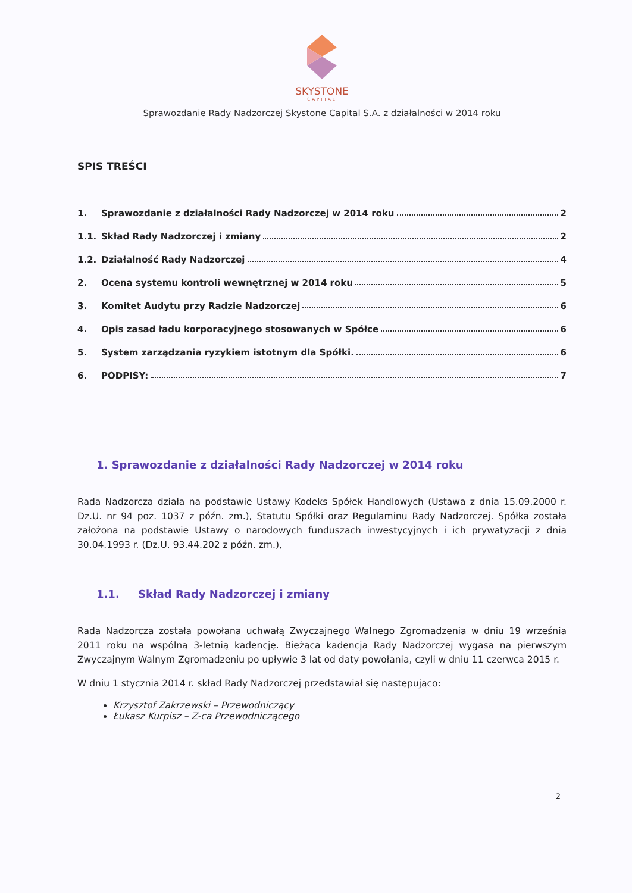SKYSTONE
CAPITAL
Sprawozdanie Rady Nadzorczej Skystone Capital S.A. z działalności w 2014 roku
SPIS TREŚCI
1. Sprawozdanie z działalności Rady Nadzorczej w 2014 roku 2
1.1. Skład Rady Nadzorczej i zmiany 2
1.2. Działalność Rady Nadzorczej 4
2. Ocena systemu kontroli wewnętrznej w 2014 roku 5
3. Komitet Audytu przy Radzie Nadzorczej 6
4. Opis zasad ładu korporacyjnego stosowanych w Spółce 6
5. System zarządzania ryzykiem istotnym dla Spółki. 6
6. PODPISY: 7
1. Sprawozdanie z działalności Rady Nadzorczej w 2014 roku
Rada Nadzorcza działa na podstawie Ustawy Kodeks Spółek Handlowych (Ustawa z dnia 15.09.2000 r. Dz.U. nr 94 poz. 1037 z późn. zm.), Statutu Spółki oraz Regulaminu Rady Nadzorczej. Spółka została założona na podstawie Ustawy o narodowych funduszach inwestycyjnych i ich prywatyzacji z dnia 30.04.1993 r. (Dz.U. 93.44.202 z późn. zm.),
1.1. Skład Rady Nadzorczej i zmiany
Rada Nadzorcza została powołana uchwałą Zwyczajnego Walnego Zgromadzenia w dniu 19 września 2011 roku na wspólną 3-letnią kadencję. Bieżąca kadencja Rady Nadzorczej wygasa na pierwszym Zwyczajnym Walnym Zgromadzeniu po upływie 3 lat od daty powołania, czyli w dniu 11 czerwca 2015 r.
W dniu 1 stycznia 2014 r. skład Rady Nadzorczej przedstawiał się następująco:
Krzysztof Zakrzewski – Przewodniczący
Łukasz Kurpisz – Z-ca Przewodniczącego
2